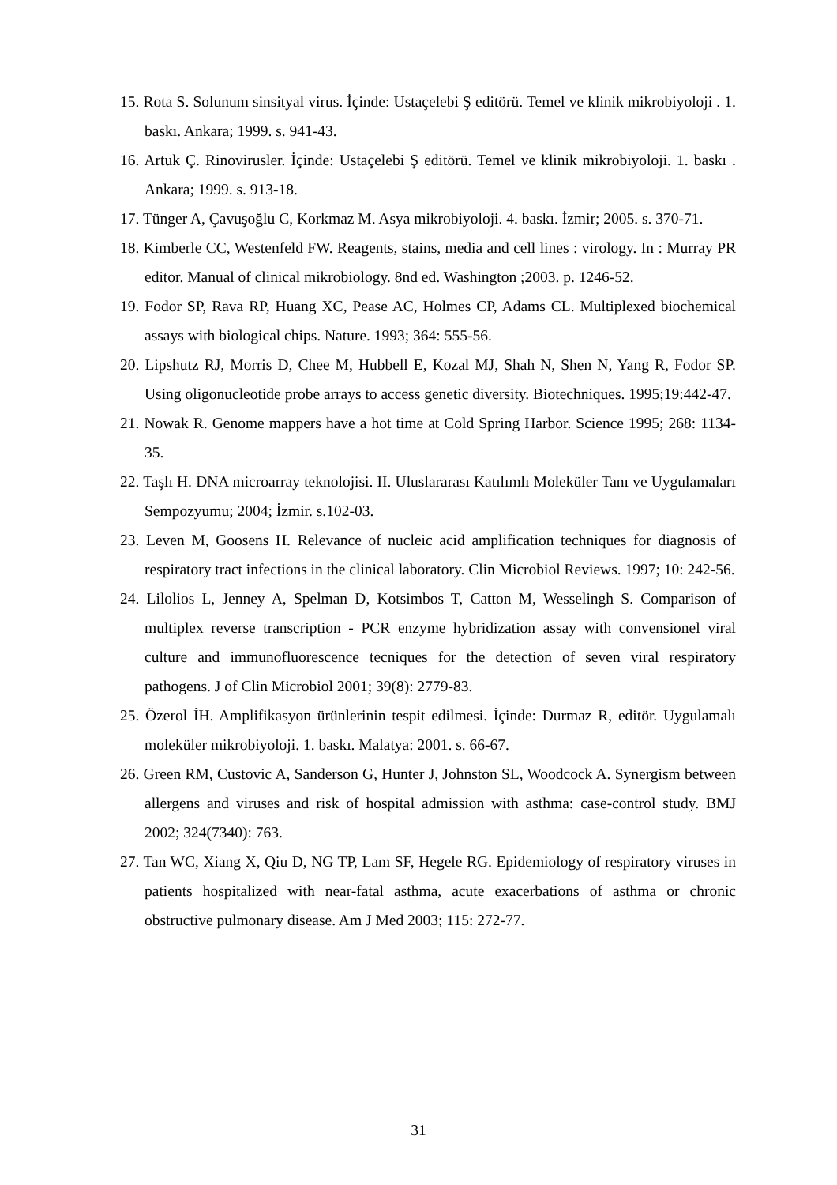15. Rota S. Solunum sinsityal virus. İçinde: Ustaçelebi Ş editörü. Temel ve klinik mikrobiyoloji . 1. baskı. Ankara; 1999. s. 941-43.
16. Artuk Ç. Rinovirusler. İçinde: Ustaçelebi Ş editörü. Temel ve klinik mikrobiyoloji. 1. baskı . Ankara; 1999. s. 913-18.
17. Tünger A, Çavuşoğlu C, Korkmaz M. Asya mikrobiyoloji. 4. baskı. İzmir; 2005. s. 370-71.
18. Kimberle CC, Westenfeld FW. Reagents, stains, media and cell lines : virology. In : Murray PR editor. Manual of clinical mikrobiology. 8nd ed. Washington ;2003. p. 1246-52.
19. Fodor SP, Rava RP, Huang XC, Pease AC, Holmes CP, Adams CL. Multiplexed biochemical assays with biological chips. Nature. 1993; 364: 555-56.
20. Lipshutz RJ, Morris D, Chee M, Hubbell E, Kozal MJ, Shah N, Shen N, Yang R, Fodor SP. Using oligonucleotide probe arrays to access genetic diversity. Biotechniques. 1995;19:442-47.
21. Nowak R. Genome mappers have a hot time at Cold Spring Harbor. Science 1995; 268: 1134-35.
22. Taşlı H. DNA microarray teknolojisi. II. Uluslararası Katılımlı Moleküler Tanı ve Uygulamaları Sempozyumu; 2004; İzmir. s.102-03.
23. Leven M, Goosens H. Relevance of nucleic acid amplification techniques for diagnosis of respiratory tract infections in the clinical laboratory. Clin Microbiol Reviews. 1997; 10: 242-56.
24. Lilolios L, Jenney A, Spelman D, Kotsimbos T, Catton M, Wesselingh S. Comparison of multiplex reverse transcription - PCR enzyme hybridization assay with convensionel viral culture and immunofluorescence tecniques for the detection of seven viral respiratory pathogens. J of Clin Microbiol 2001; 39(8): 2779-83.
25. Özerol İH. Amplifikasyon ürünlerinin tespit edilmesi. İçinde: Durmaz R, editör. Uygulamalı moleküler mikrobiyoloji. 1. baskı. Malatya: 2001. s. 66-67.
26. Green RM, Custovic A, Sanderson G, Hunter J, Johnston SL, Woodcock A. Synergism between allergens and viruses and risk of hospital admission with asthma: case-control study. BMJ 2002; 324(7340): 763.
27. Tan WC, Xiang X, Qiu D, NG TP, Lam SF, Hegele RG. Epidemiology of respiratory viruses in patients hospitalized with near-fatal asthma, acute exacerbations of asthma or chronic obstructive pulmonary disease. Am J Med 2003; 115: 272-77.
31